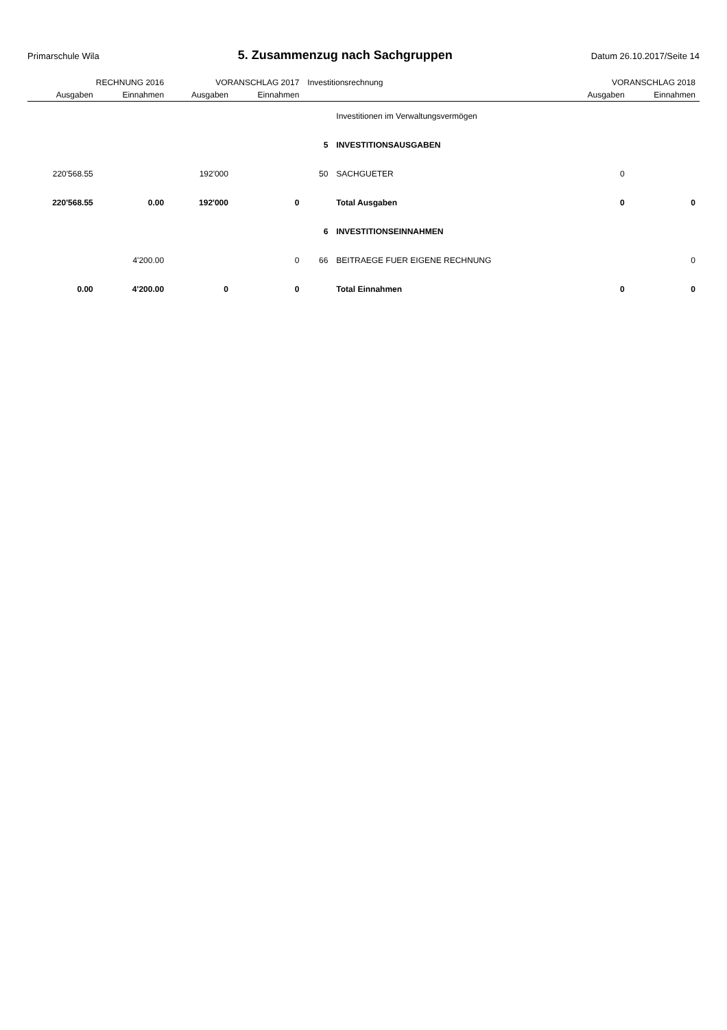Primarschule Wila
5. Zusammenzug nach Sachgruppen
Datum 26.10.2017/Seite 14
| RECHNUNG 2016 | | VORANSCHLAG 2017 | | Investitionsrechnung | | VORANSCHLAG 2018 | |
| --- | --- | --- | --- | --- | --- | --- | --- |
| Ausgaben | Einnahmen | Ausgaben | Einnahmen | | | Ausgaben | Einnahmen |
| | | | | | Investitionen im Verwaltungsvermögen | | |
| | | | | 5 | INVESTITIONSAUSGABEN | | |
| 220'568.55 | | 192'000 | | 50 | SACHGUETER | 0 | |
| 220'568.55 | 0.00 | 192'000 | 0 | | Total Ausgaben | 0 | 0 |
| | | | | 6 | INVESTITIONSEINNAHMEN | | |
| | 4'200.00 | | 0 | 66 | BEITRAEGE FUER EIGENE RECHNUNG | | 0 |
| 0.00 | 4'200.00 | 0 | 0 | | Total Einnahmen | 0 | 0 |